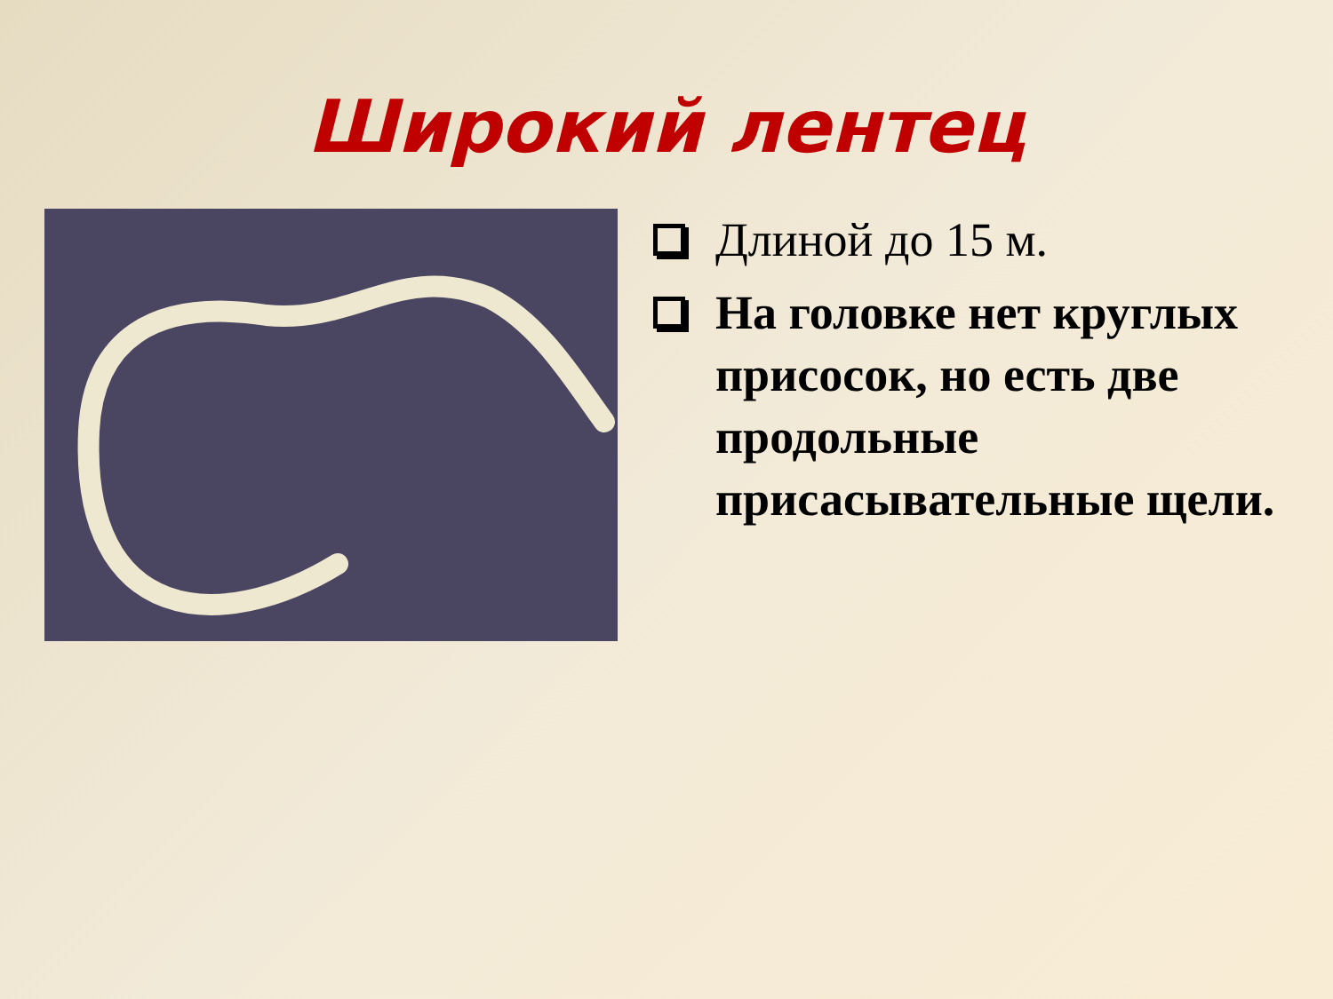Широкий лентец
Длиной до 15 м.
На головке нет круглых присосок, но есть две продольные присасывательные щели.